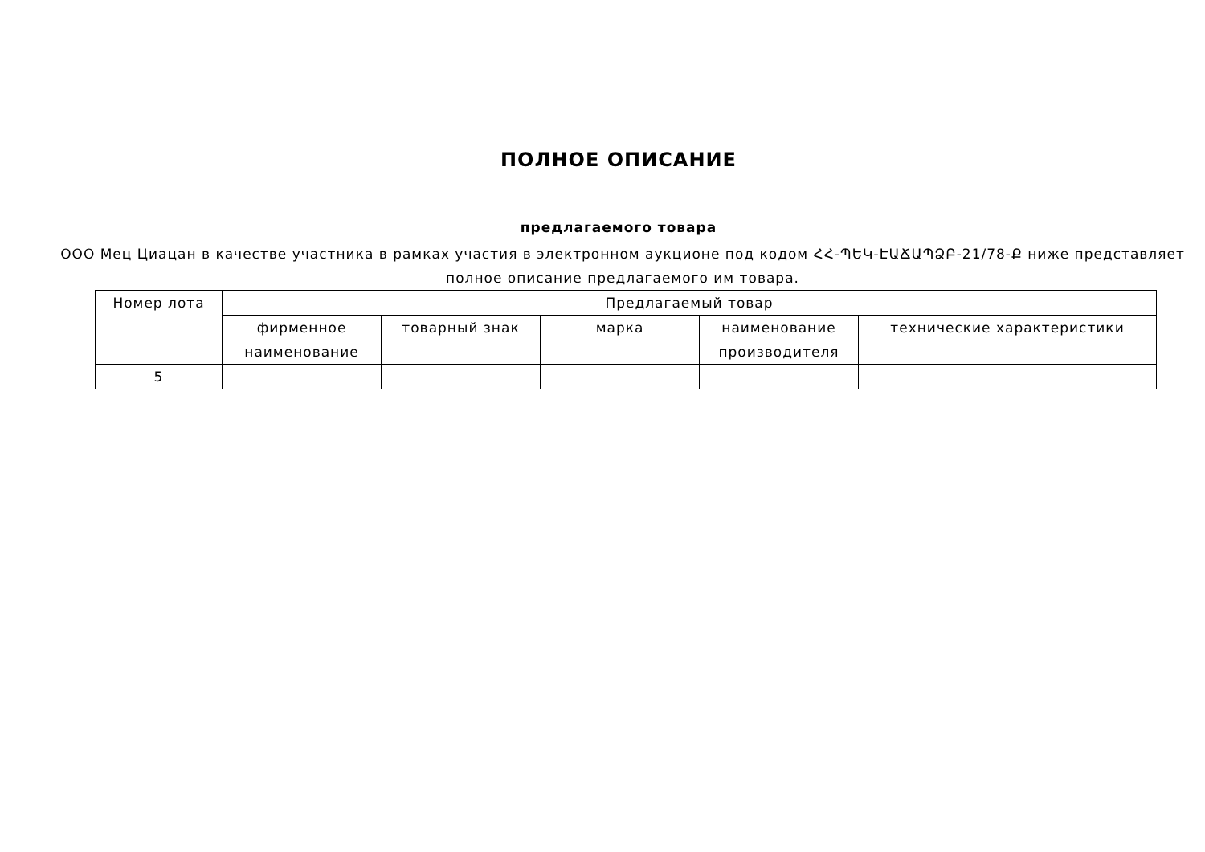ПОЛНОЕ ОПИСАНИЕ
предлагаемого товара
ООО Мец Циацан в качестве участника в рамках участия в электронном аукционе под кодом ՀՀ-ՊԵԿ-ԷԱՃԱՊՁԲ-21/78-Ք ниже представляет полное описание предлагаемого им товара.
| Номер лота | Предлагаемый товар | | | | |
| --- | --- | --- | --- | --- | --- |
| | фирменное наименование | товарный знак | марка | наименование производителя | технические характеристики |
| 5 | | | | | |